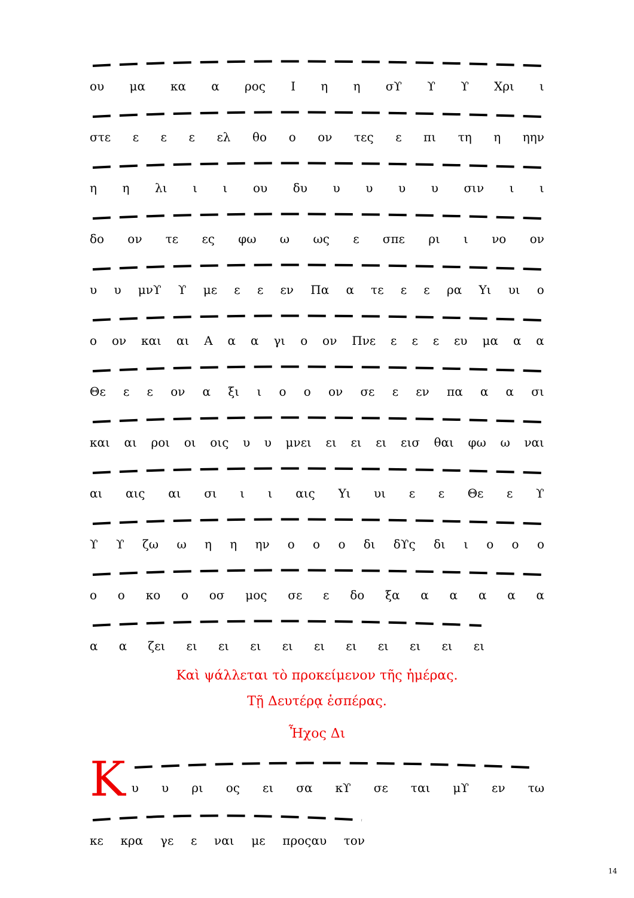ου μα κα α ρος Ι η η σϒ ϒ ϒ Χρι ι
στε ε ε ε ελ θο ο ον τες ε πι τη η ηην
η η λι ι ι ου δυ υυυυ σιν ι ι
δο ον τε ες φω ω ως ε σπε ρι ι νο ον
υ υ μνϒ ϒ με ε ε εν Πα α τε ε ε ρα Υι υι ο
ο ον και αι Α α α γι ο ον Πνε ε ε ε ευ μα α α
Θε ε ε ον α ξι ι ο ο ον σε ε εν πα α α σι
και αι ροι οι οις υ υ μνει ει ει ει εισ θαι φω ω ναι
αι αις αι σι ι ι αις Υι υι ε ε Θε ε ϒ
ϒ ϒ ζω ω η η ην ο ο ο δι δϒς δι ιοοο
ο ο κο ο οσ μος σε ε δο ξα ααααα
α α ζει ει ει ει ει ει ει ει ει ει ει
Καὶ ψάλλεται τὸ προκείμενον τῆς ἡμέρας.
Τῇ Δευτέρᾳ ἑσπέρας.
Ἦχος Δι
Κ
υ υ ρι ος ει σα κϒ σε ται μϒ εν τω
κε κρα γε ε ναι με προςαυ τον
14